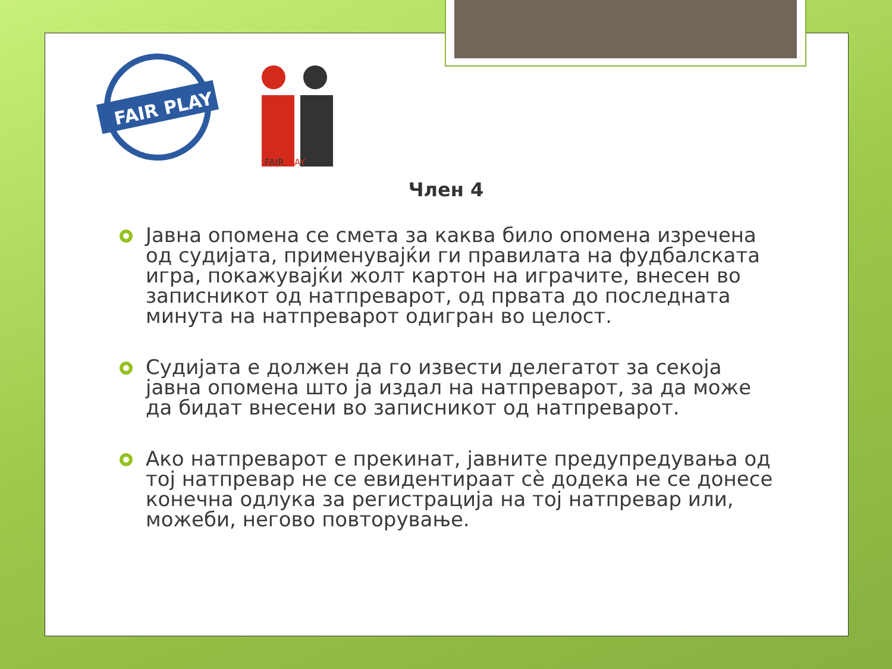FAIR PLAY
FAIRPLAY
Член 4
Јавна опомена се смета за каква било опомена изречена од судијата, применувајќи ги правилата на фудбалската игра, покажувајќи жолт картон на играчите, внесен во записникот од натпреварот, од првата до последната минута на натпреварот одигран во целост.
Судијата е должен да го извести делегатот за секоја јавна опомена што ја издал на натпреварот, за да може да бидат внесени во записникот од натпреварот.
Ако натпреварот е прекинат, јавните предупредувања од тој натпревар не се евидентираат сè додека не се донесе конечна одлука за регистрација на тој натпревар или, можеби, негово повторување.